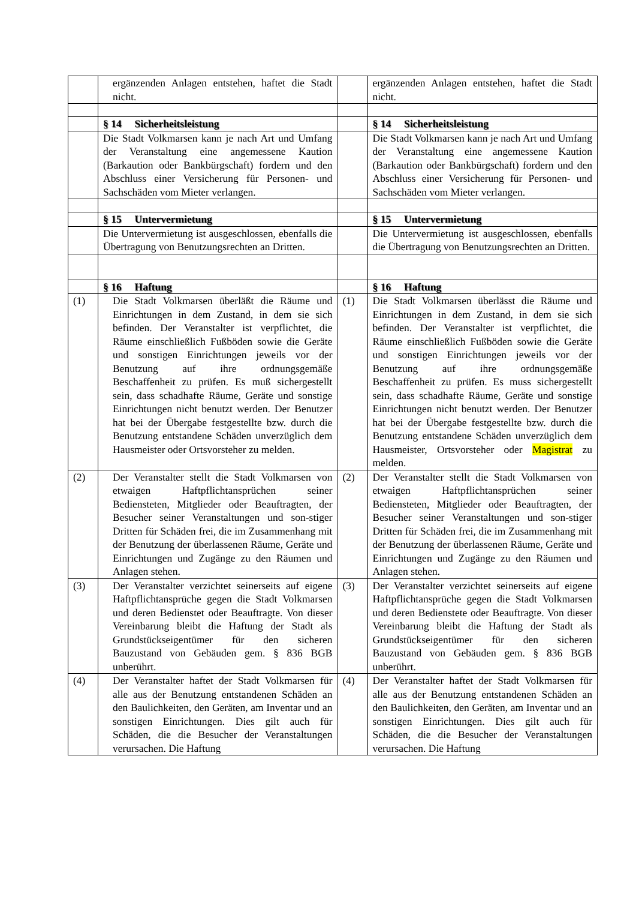| | ergänzenden Anlagen entstehen, haftet die Stadt nicht. | | ergänzenden Anlagen entstehen, haftet die Stadt nicht. |
| | § 14 Sicherheitsleistung | | § 14 Sicherheitsleistung |
| | Die Stadt Volkmarsen kann je nach Art und Umfang der Veranstaltung eine angemessene Kaution (Barkaution oder Bankbürgschaft) fordern und den Abschluss einer Versicherung für Personen- und Sachschäden vom Mieter verlangen. | | Die Stadt Volkmarsen kann je nach Art und Umfang der Veranstaltung eine angemessene Kaution (Barkaution oder Bankbürgschaft) fordern und den Abschluss einer Versicherung für Personen- und Sachschäden vom Mieter verlangen. |
| | § 15 Untervermietung | | § 15 Untervermietung |
| | Die Untervermietung ist ausgeschlossen, ebenfalls die Übertragung von Benutzungsrechten an Dritten. | | Die Untervermietung ist ausgeschlossen, ebenfalls die Übertragung von Benutzungsrechten an Dritten. |
| | § 16 Haftung | | § 16 Haftung |
| (1) | Die Stadt Volkmarsen überläßt die Räume und Einrichtungen in dem Zustand, in dem sie sich befinden. Der Veranstalter ist verpflichtet, die Räume einschließlich Fußböden sowie die Geräte und sonstigen Einrichtungen jeweils vor der Benutzung auf ihre ordnungsgemäße Beschaffenheit zu prüfen. Es muß sichergestellt sein, dass schadhafte Räume, Geräte und sonstige Einrichtungen nicht benutzt werden. Der Benutzer hat bei der Übergabe festgestellte bzw. durch die Benutzung entstandene Schäden unverzüglich dem Hausmeister oder Ortsvorsteher zu melden. | (1) | Die Stadt Volkmarsen überlässt die Räume und Einrichtungen in dem Zustand, in dem sie sich befinden. Der Veranstalter ist verpflichtet, die Räume einschließlich Fußböden sowie die Geräte und sonstigen Einrichtungen jeweils vor der Benutzung auf ihre ordnungsgemäße Beschaffenheit zu prüfen. Es muss sichergestellt sein, dass schadhafte Räume, Geräte und sonstige Einrichtungen nicht benutzt werden. Der Benutzer hat bei der Übergabe festgestellte bzw. durch die Benutzung entstandene Schäden unverzüglich dem Hausmeister, Ortsvorsteher oder Magistrat zu melden. |
| (2) | Der Veranstalter stellt die Stadt Volkmarsen von etwaigen Haftpflichtansprüchen seiner Bediensteten, Mitglieder oder Beauftragten, der Besucher seiner Veranstaltungen und son-stiger Dritten für Schäden frei, die im Zusammenhang mit der Benutzung der überlassenen Räume, Geräte und Einrichtungen und Zugänge zu den Räumen und Anlagen stehen. | (2) | Der Veranstalter stellt die Stadt Volkmarsen von etwaigen Haftpflichtansprüchen seiner Bediensteten, Mitglieder oder Beauftragten, der Besucher seiner Veranstaltungen und son-stiger Dritten für Schäden frei, die im Zusammenhang mit der Benutzung der überlassenen Räume, Geräte und Einrichtungen und Zugänge zu den Räumen und Anlagen stehen. |
| (3) | Der Veranstalter verzichtet seinerseits auf eigene Haftpflichtansprüche gegen die Stadt Volkmarsen und deren Bedienstet oder Beauftragte. Von dieser Vereinbarung bleibt die Haftung der Stadt als Grundstückseigentümer für den sicheren Bauzustand von Gebäuden gem. § 836 BGB unberührt. | (3) | Der Veranstalter verzichtet seinerseits auf eigene Haftpflichtansprüche gegen die Stadt Volkmarsen und deren Bedienstete oder Beauftragte. Von dieser Vereinbarung bleibt die Haftung der Stadt als Grundstückseigentümer für den sicheren Bauzustand von Gebäuden gem. § 836 BGB unberührt. |
| (4) | Der Veranstalter haftet der Stadt Volkmarsen für alle aus der Benutzung entstandenen Schäden an den Baulichkeiten, den Geräten, am Inventar und an sonstigen Einrichtungen. Dies gilt auch für Schäden, die die Besucher der Veranstaltungen verursachen. Die Haftung | (4) | Der Veranstalter haftet der Stadt Volkmarsen für alle aus der Benutzung entstandenen Schäden an den Baulichkeiten, den Geräten, am Inventar und an sonstigen Einrichtungen. Dies gilt auch für Schäden, die die Besucher der Veranstaltungen verursachen. Die Haftung |